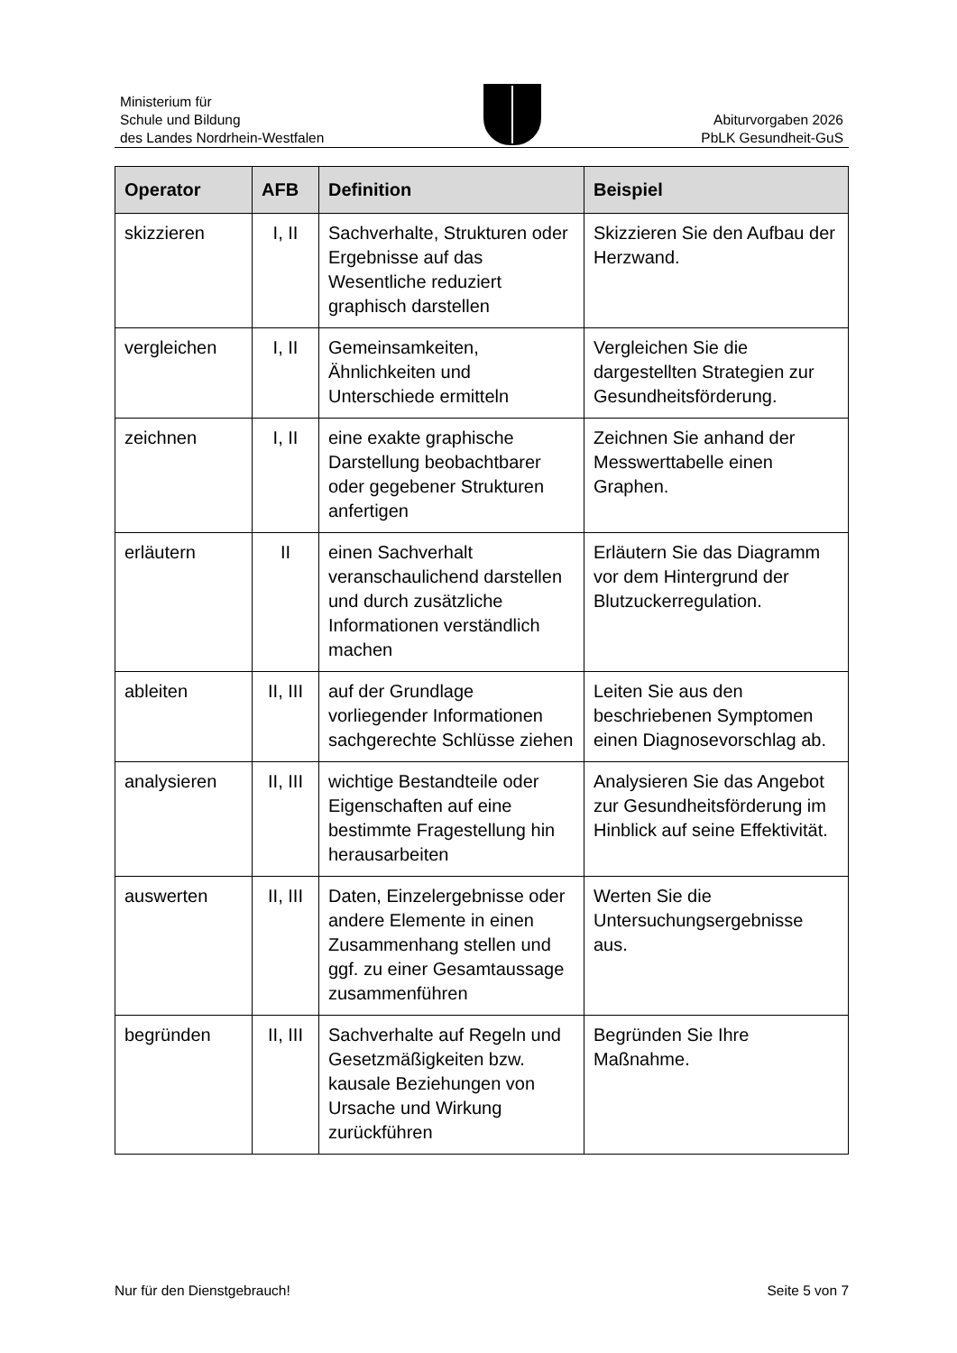Ministerium für
Schule und Bildung
des Landes Nordrhein-Westfalen
Abiturvorgaben 2026
PbLK Gesundheit-GuS
| Operator | AFB | Definition | Beispiel |
| --- | --- | --- | --- |
| skizzieren | I, II | Sachverhalte, Strukturen oder Ergebnisse auf das Wesentliche reduziert graphisch darstellen | Skizzieren Sie den Aufbau der Herzwand. |
| vergleichen | I, II | Gemeinsamkeiten, Ähnlichkeiten und Unterschiede ermitteln | Vergleichen Sie die dargestellten Strategien zur Gesundheitsförderung. |
| zeichnen | I, II | eine exakte graphische Darstellung beobachtbarer oder gegebener Strukturen anfertigen | Zeichnen Sie anhand der Messwerttabelle einen Graphen. |
| erläutern | II | einen Sachverhalt veranschaulichend darstellen und durch zusätzliche Informationen verständlich machen | Erläutern Sie das Diagramm vor dem Hintergrund der Blutzuckerregulation. |
| ableiten | II, III | auf der Grundlage vorliegender Informationen sachgerechte Schlüsse ziehen | Leiten Sie aus den beschriebenen Symptomen einen Diagnosevorschlag ab. |
| analysieren | II, III | wichtige Bestandteile oder Eigenschaften auf eine bestimmte Fragestellung hin herausarbeiten | Analysieren Sie das Angebot zur Gesundheitsförderung im Hinblick auf seine Effektivität. |
| auswerten | II, III | Daten, Einzelergebnisse oder andere Elemente in einen Zusammenhang stellen und ggf. zu einer Gesamtaussage zusammenführen | Werten Sie die Untersuchungsergebnisse aus. |
| begründen | II, III | Sachverhalte auf Regeln und Gesetzmäßigkeiten bzw. kausale Beziehungen von Ursache und Wirkung zurückführen | Begründen Sie Ihre Maßnahme. |
Nur für den Dienstgebrauch! Seite 5 von 7